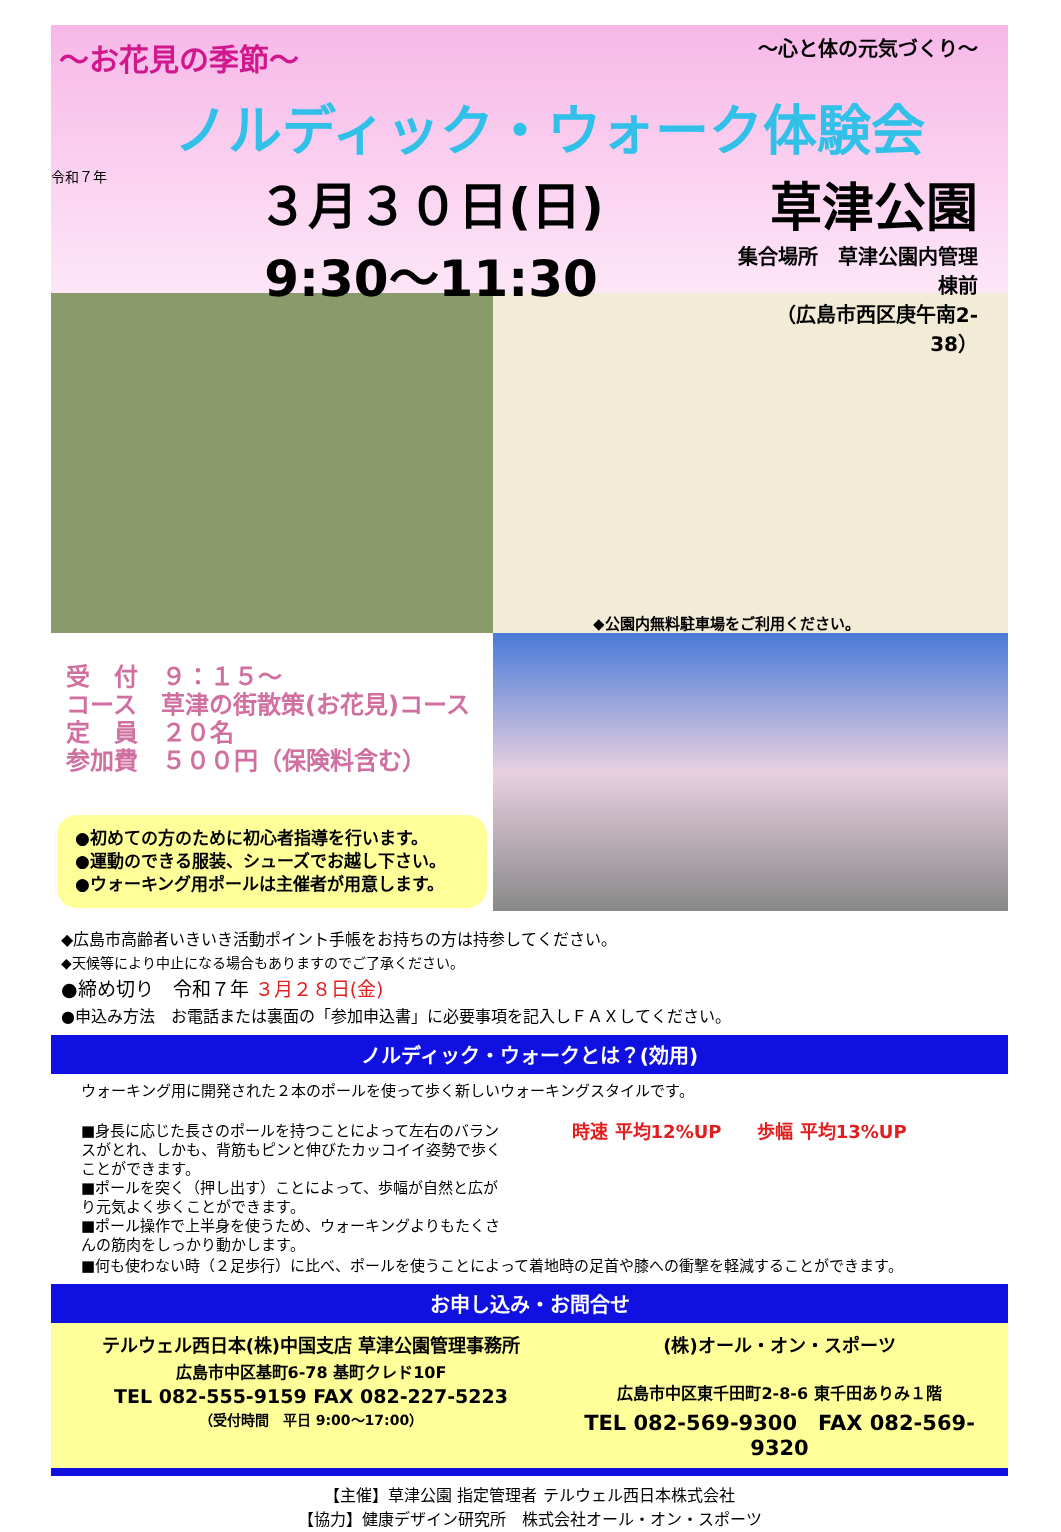～お花見の季節～
～心と体の元気づくり～
ノルディック・ウォーク体験会
令和７年
３月３０日(日)
9:30～11:30
草津公園
集合場所　草津公園内管理棟前
（広島市西区庚午南2-38）
◆公園内無料駐車場をご利用ください。
受　付　９：１５～
コース　草津の街散策(お花見)コース
定　員　２０名
参加費　５００円（保険料含む）
●初めての方のために初心者指導を行います。
●運動のできる服装、シューズでお越し下さい。
●ウォーキング用ポールは主催者が用意します。
◆広島市高齢者いきいき活動ポイント手帳をお持ちの方は持参してください。
◆天候等により中止になる場合もありますのでご了承ください。
●締め切り　令和７年 ３月２８日(金)
●申込み方法　お電話または裏面の「参加申込書」に必要事項を記入しＦＡＸしてください。
ノルディック・ウォークとは？(効用)
ウォーキング用に開発された２本のポールを使って歩く新しいウォーキングスタイルです。
■身長に応じた長さのポールを持つことによって左右のバランスがとれ、しかも、背筋もピンと伸びたカッコイイ姿勢で歩くことができます。
■ポールを突く（押し出す）ことによって、歩幅が自然と広がり元気よく歩くことができます。
■ポール操作で上半身を使うため、ウォーキングよりもたくさんの筋肉をしっかり動かします。
時速 平均12%UP　　歩幅 平均13%UP
■何も使わない時（２足歩行）に比べ、ポールを使うことによって着地時の足首や膝への衝撃を軽減することができます。
お申し込み・お問合せ
テルウェル西日本(株)中国支店 草津公園管理事務所
広島市中区基町6-78 基町クレド10F
TEL 082-555-9159 FAX 082-227-5223
（受付時間　平日 9:00～17:00）
(株)オール・オン・スポーツ
広島市中区東千田町2-8-6 東千田ありみ１階
TEL 082-569-9300　FAX 082-569-9320
【主催】草津公園 指定管理者 テルウェル西日本株式会社
【協力】健康デザイン研究所　株式会社オール・オン・スポーツ